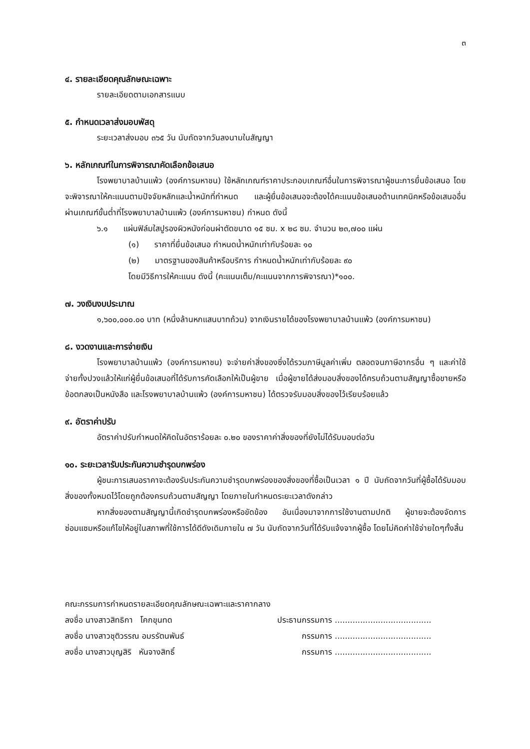๓
๔. รายละเอียดคุณลักษณะเฉพาะ
รายละเอียดตามเอกสารแนบ
๕. กำหนดเวลาส่งมอบพัสดุ
ระยะเวลาส่งมอบ ๓๖๕ วัน นับถัดจากวันลงนามในสัญญา
๖. หลักเกณฑ์ในการพิจารณาคัดเลือกข้อเสนอ
โรงพยาบาลบ้านแพ้ว (องค์การมหาชน) ใช้หลักเกณฑ์ราคาประกอบเกณฑ์อื่นในการพิจารณาผู้ชนะการยื่นข้อเสนอ โดยจะพิจารณาให้คะแนนตามปัจจัยหลักและน้ำหนักที่กำหนด และผู้ยื่นข้อเสนอจะต้องได้คะแนนข้อเสนอด้านเทคนิคหรือข้อเสนออื่นผ่านเกณฑ์ขั้นต่ำที่โรงพยาบาลบ้านแพ้ว (องค์การมหาชน) กำหนด ดังนี้
๖.๑ แผ่นฟิล์มใสปูรองผิวหนังก่อนผ่าตัดขนาด ๑๕ ซม. x ๒๘ ซม. จำนวน ๒๓,๗๐๐ แผ่น
(๑) ราคาที่ยื่นข้อเสนอ กำหนดน้ำหนักเท่ากับร้อยละ ๑๐
(๒) มาตรฐานของสินค้าหรือบริการ กำหนดน้ำหนักเท่ากับร้อยละ ๙๐
โดยมีวิธีการให้คะแนน ดังนี้ (คะแนนเต็ม/คะแนนจากการพิจารณา)*๑๐๐.
๗. วงเงินงบประมาณ
๑,๖๐๐,๐๐๐.๐๐ บาท (หนึ่งล้านหกแสนบาทถ้วน) จากเงินรายได้ของโรงพยาบาลบ้านแพ้ว (องค์การมหาชน)
๘. งวดงานและการจ่ายเงิน
โรงพยาบาลบ้านแพ้ว (องค์การมหาชน) จะจ่ายค่าสิ่งของซึ่งได้รวมภาษีมูลค่าเพิ่ม ตลอดจนภาษีอากรอื่น ๆ และค่าใช้จ่ายทั้งปวงแล้วให้แก่ผู้ยื่นข้อเสนอที่ได้รับการคัดเลือกให้เป็นผู้ขาย เมื่อผู้ขายได้ส่งมอบสิ่งของได้ครบถ้วนตามสัญญาซื้อขายหรือข้อตกลงเป็นหนังสือ และโรงพยาบาลบ้านแพ้ว (องค์การมหาชน) ได้ตรวจรับมอบสิ่งของไว้เรียบร้อยแล้ว
๙. อัตราค่าปรับ
อัตราค่าปรับกำหนดให้คิดในอัตราร้อยละ ๐.๒๐ ของราคาค่าสิ่งของที่ยังไม่ได้รับมอบต่อวัน
๑๐. ระยะเวลารับประกันความชำรุดบกพร่อง
ผู้ชนะการเสนอราคาจะต้องรับประกันความชำรุดบกพร่องของสิ่งของที่ซื้อเป็นเวลา ๑ ปี นับถัดจากวันที่ผู้ซื้อได้รับมอบสิ่งของทั้งหมดไว้โดยถูกต้องครบถ้วนตามสัญญา โดยภายในกำหนดระยะเวลาดังกล่าว
หากสิ่งของตามสัญญานี้เกิดชำรุดบกพร่องหรือขัดข้อง อันเนื่องมาจากการใช้งานตามปกติ ผู้ขายจะต้องจัดการซ่อมแซมหรือแก้ไขให้อยู่ในสภาพที่ใช้การได้ดีดังเดิมภายใน ๗ วัน นับถัดจากวันที่ได้รับแจ้งจากผู้ซื้อ โดยไม่คิดค่าใช้จ่ายใดๆทั้งสิ้น
คณะกรรมการกำหนดรายละเอียดคุณลักษณะเฉพาะและราคากลาง
ลงชื่อ นางสาวสิทธิกา โคกขุนทด ประธานกรรมการ ......................................
ลงชื่อ นางสาวชุติวรรณ อมรรัตนพันธ์ กรรมการ ......................................
ลงชื่อ นางสาวบุญสิริ หันจางสิทธิ์ กรรมการ ......................................